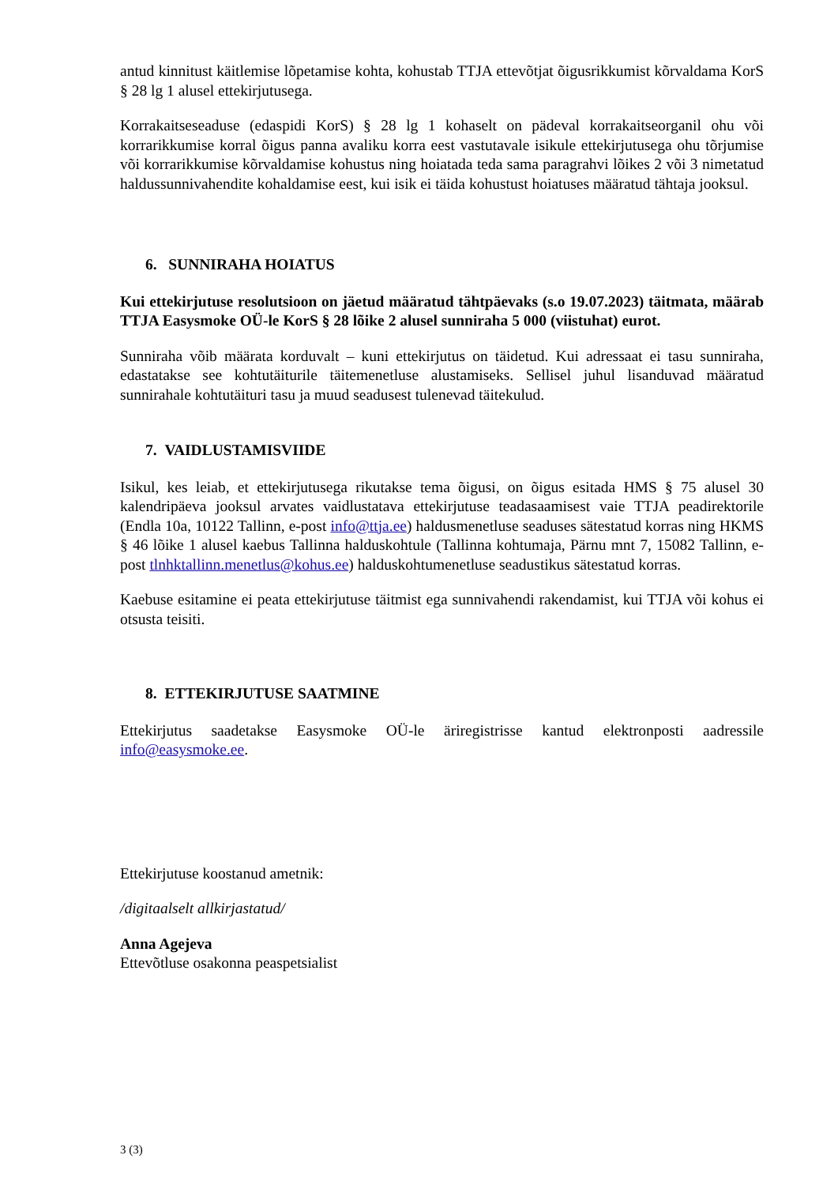antud kinnitust käitlemise lõpetamise kohta, kohustab TTJA ettevõtjat õigusrikkumist kõrvaldama KorS § 28 lg 1 alusel ettekirjutusega.
Korrakaitseseaduse (edaspidi KorS) § 28 lg 1 kohaselt on pädeval korrakaitseorganil ohu või korrarikkumise korral õigus panna avaliku korra eest vastutavale isikule ettekirjutusega ohu tõrjumise või korrarikkumise kõrvaldamise kohustus ning hoiatada teda sama paragrahvi lõikes 2 või 3 nimetatud haldussunnivahendite kohaldamise eest, kui isik ei täida kohustust hoiatuses määratud tähtaja jooksul.
6. SUNNIRAHA HOIATUS
Kui ettekirjutuse resolutsioon on jäetud määratud tähtpäevaks (s.o 19.07.2023) täitmata, määrab TTJA Easysmoke OÜ-le KorS § 28 lõike 2 alusel sunniraha 5 000 (viistuhat) eurot.
Sunniraha võib määrata korduvalt – kuni ettekirjutus on täidetud. Kui adressaat ei tasu sunniraha, edastatakse see kohtutäiturile täitemenetluse alustamiseks. Sellisel juhul lisanduvad määratud sunnirahale kohtutäituri tasu ja muud seadusest tulenevad täitekulud.
7. VAIDLUSTAMISVIIDE
Isikul, kes leiab, et ettekirjutusega rikutakse tema õigusi, on õigus esitada HMS § 75 alusel 30 kalendripäeva jooksul arvates vaidlustatava ettekirjutuse teadasaamisest vaie TTJA peadirektorile (Endla 10a, 10122 Tallinn, e-post info@ttja.ee) haldusmenetluse seaduses sätestatud korras ning HKMS § 46 lõike 1 alusel kaebus Tallinna halduskohtule (Tallinna kohtumaja, Pärnu mnt 7, 15082 Tallinn, e-post tlnhktallinn.menetlus@kohus.ee) halduskohtumenetluse seadustikus sätestatud korras.
Kaebuse esitamine ei peata ettekirjutuse täitmist ega sunnivahendi rakendamist, kui TTJA või kohus ei otsusta teisiti.
8. ETTEKIRJUTUSE SAATMINE
Ettekirjutus saadetakse Easysmoke OÜ-le äriregistrisse kantud elektronposti aadressile info@easysmoke.ee.
Ettekirjutuse koostanud ametnik:
/digitaalselt allkirjastatud/
Anna Agejeva
Ettevõtluse osakonna peaspetsialist
3 (3)